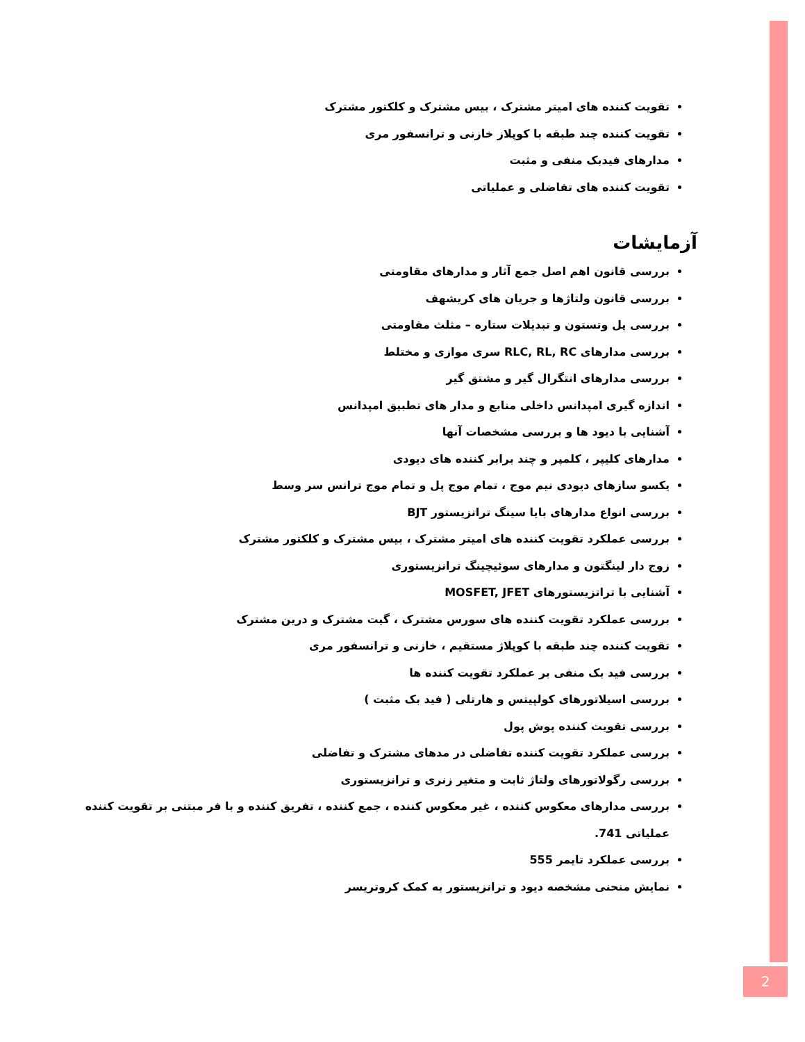تقویت کننده های امیتر مشترک ، بیس مشترک و کلکتور مشترک
تقویت کننده چند طبقه با کوپلاز خازنی و ترانسفور مری
مدارهای فیدبک منفی و مثبت
تقویت کننده های تفاضلی و عملیاتی
آزمایشات
بررسی قانون اهم اصل جمع آثار و مدارهای مقاومتی
بررسی قانون ولتاژها و جریان های کریشهف
بررسی پل وتستون و تبدیلات ستاره – مثلث مقاومتی
بررسی مدارهای RLC, RL, RC سری موازی و مختلط
بررسی مدارهای انتگرال گیر و مشتق گیر
اندازه گیری امپدانس داخلی منابع و مدار های تطبیق امپدانس
آشنایی با دیود ها و بررسی مشخصات آنها
مدارهای کلیپر ، کلمپر و چند برابر کننده های دیودی
یکسو سازهای دیودی نیم موج ، تمام موج پل و تمام موج ترانس سر وسط
بررسی انواع مدارهای بایا سینگ ترانزیستور BJT
بررسی عملکرد تقویت کننده های امیتر مشترک ، بیس مشترک و کلکتور مشترک
زوج دار لینگتون و مدارهای سوئیچینگ ترانزیستوری
آشنایی با تراتزیستورهای MOSFET, JFET
بررسی عملکرد تقویت کننده های سورس مشترک ، گیت مشترک و درین مشترک
تقویت کننده چند طبقه با کوپلاژ مستقیم ، خازنی و ترانسفور مری
بررسی فید بک منفی بر عملکرد تقویت کننده ها
بررسی اسیلاتورهای کولپیتس و هارتلی ( فید بک مثبت )
بررسی تقویت کننده پوش پول
بررسی عملکرد تقویت کننده تفاضلی در مدهای مشترک و تفاضلی
بررسی رگولاتورهای ولتاژ ثابت و متغیر زنری و ترانزیستوری
بررسی مدارهای معکوس کننده ، غیر معکوس کننده ، جمع کننده ، تفریق کننده و با فر مبتنی بر تقویت کننده عملیاتی 741.
بررسی عملکرد تایمر 555
نمایش منحنی مشخصه دیود و ترانزیستور به کمک کروتریسر
2